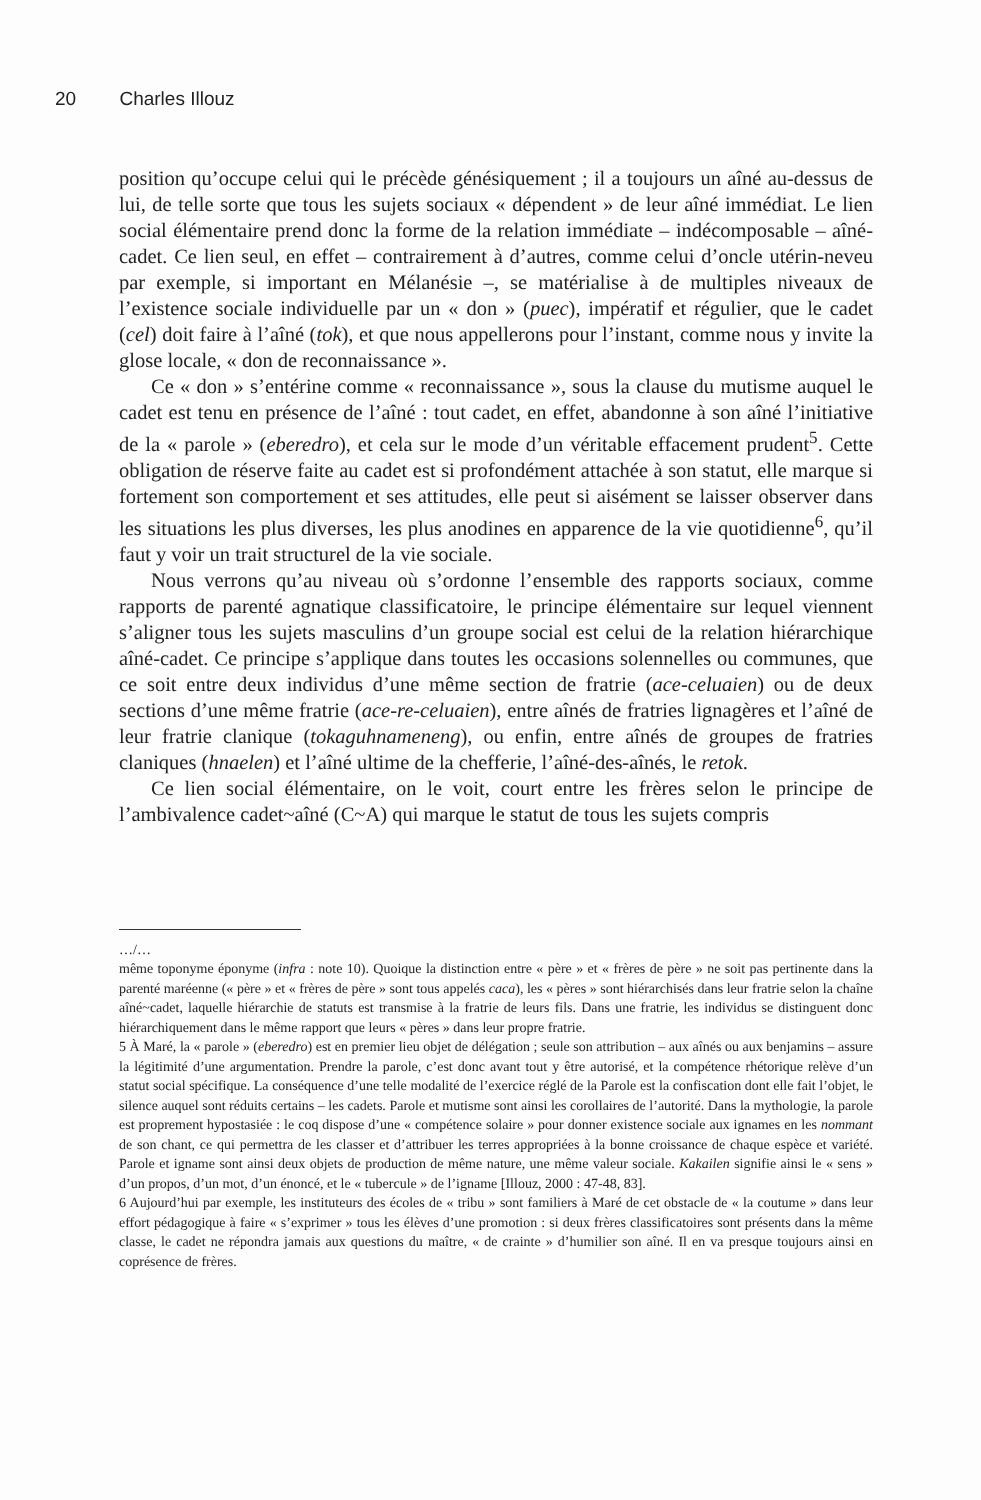20 Charles Illouz
position qu’occupe celui qui le précède génésiquement ; il a toujours un aîné au-dessus de lui, de telle sorte que tous les sujets sociaux « dépendent » de leur aîné immédiat. Le lien social élémentaire prend donc la forme de la relation immédiate – indécomposable – aîné-cadet. Ce lien seul, en effet – contrairement à d’autres, comme celui d’oncle utérin-neveu par exemple, si important en Mélanésie –, se matérialise à de multiples niveaux de l’existence sociale individuelle par un « don » (puec), impératif et régulier, que le cadet (cel) doit faire à l’aîné (tok), et que nous appellerons pour l’instant, comme nous y invite la glose locale, « don de reconnaissance ».
Ce « don » s’entérine comme « reconnaissance », sous la clause du mutisme auquel le cadet est tenu en présence de l’aîné : tout cadet, en effet, abandonne à son aîné l’initiative de la « parole » (eberedro), et cela sur le mode d’un véritable effacement prudent<sup>5</sup>. Cette obligation de réserve faite au cadet est si profondément attachée à son statut, elle marque si fortement son comportement et ses attitudes, elle peut si aisément se laisser observer dans les situations les plus diverses, les plus anodines en apparence de la vie quotidienne<sup>6</sup>, qu’il faut y voir un trait structurel de la vie sociale.
Nous verrons qu’au niveau où s’ordonne l’ensemble des rapports sociaux, comme rapports de parenté agnatique classificatoire, le principe élémentaire sur lequel viennent s’aligner tous les sujets masculins d’un groupe social est celui de la relation hiérarchique aîné-cadet. Ce principe s’applique dans toutes les occasions solennelles ou communes, que ce soit entre deux individus d’une même section de fratrie (ace-celuaien) ou de deux sections d’une même fratrie (ace-re-celuaien), entre aînés de fratries lignagères et l’aîné de leur fratrie clanique (tokaguhnameneng), ou enfin, entre aînés de groupes de fratries claniques (hnaelen) et l’aîné ultime de la chefferie, l’aîné-des-aînés, le retok.
Ce lien social élémentaire, on le voit, court entre les frères selon le principe de l’ambivalence cadet~aîné (C~A) qui marque le statut de tous les sujets compris
…/…
même toponyme éponyme (infra : note 10). Quoique la distinction entre « père » et « frères de père » ne soit pas pertinente dans la parenté maréenne (« père » et « frères de père » sont tous appelés caca), les « pères » sont hiérarchisés dans leur fratrie selon la chaîne aîné~cadet, laquelle hiérarchie de statuts est transmise à la fratrie de leurs fils. Dans une fratrie, les individus se distinguent donc hiérarchiquement dans le même rapport que leurs « pères » dans leur propre fratrie.
5 À Maré, la « parole » (eberedro) est en premier lieu objet de délégation ; seule son attribution – aux aînés ou aux benjamins – assure la légitimité d’une argumentation. Prendre la parole, c’est donc avant tout y être autorisé, et la compétence rhétorique relève d’un statut social spécifique. La conséquence d’une telle modalité de l’exercice réglé de la Parole est la confiscation dont elle fait l’objet, le silence auquel sont réduits certains – les cadets. Parole et mutisme sont ainsi les corollaires de l’autorité. Dans la mythologie, la parole est proprement hypostasiée : le coq dispose d’une « compétence solaire » pour donner existence sociale aux ignames en les nommant de son chant, ce qui permettra de les classer et d’attribuer les terres appropriées à la bonne croissance de chaque espèce et variété. Parole et igname sont ainsi deux objets de production de même nature, une même valeur sociale. Kakailen signifie ainsi le « sens » d’un propos, d’un mot, d’un énoncé, et le « tubercule » de l’igname [Illouz, 2000 : 47-48, 83].
6 Aujourd’hui par exemple, les instituteurs des écoles de « tribu » sont familiers à Maré de cet obstacle de « la coutume » dans leur effort pédagogique à faire « s’exprimer » tous les élèves d’une promotion : si deux frères classificatoires sont présents dans la même classe, le cadet ne répondra jamais aux questions du maître, « de crainte » d’humilier son aîné. Il en va presque toujours ainsi en coprésence de frères.